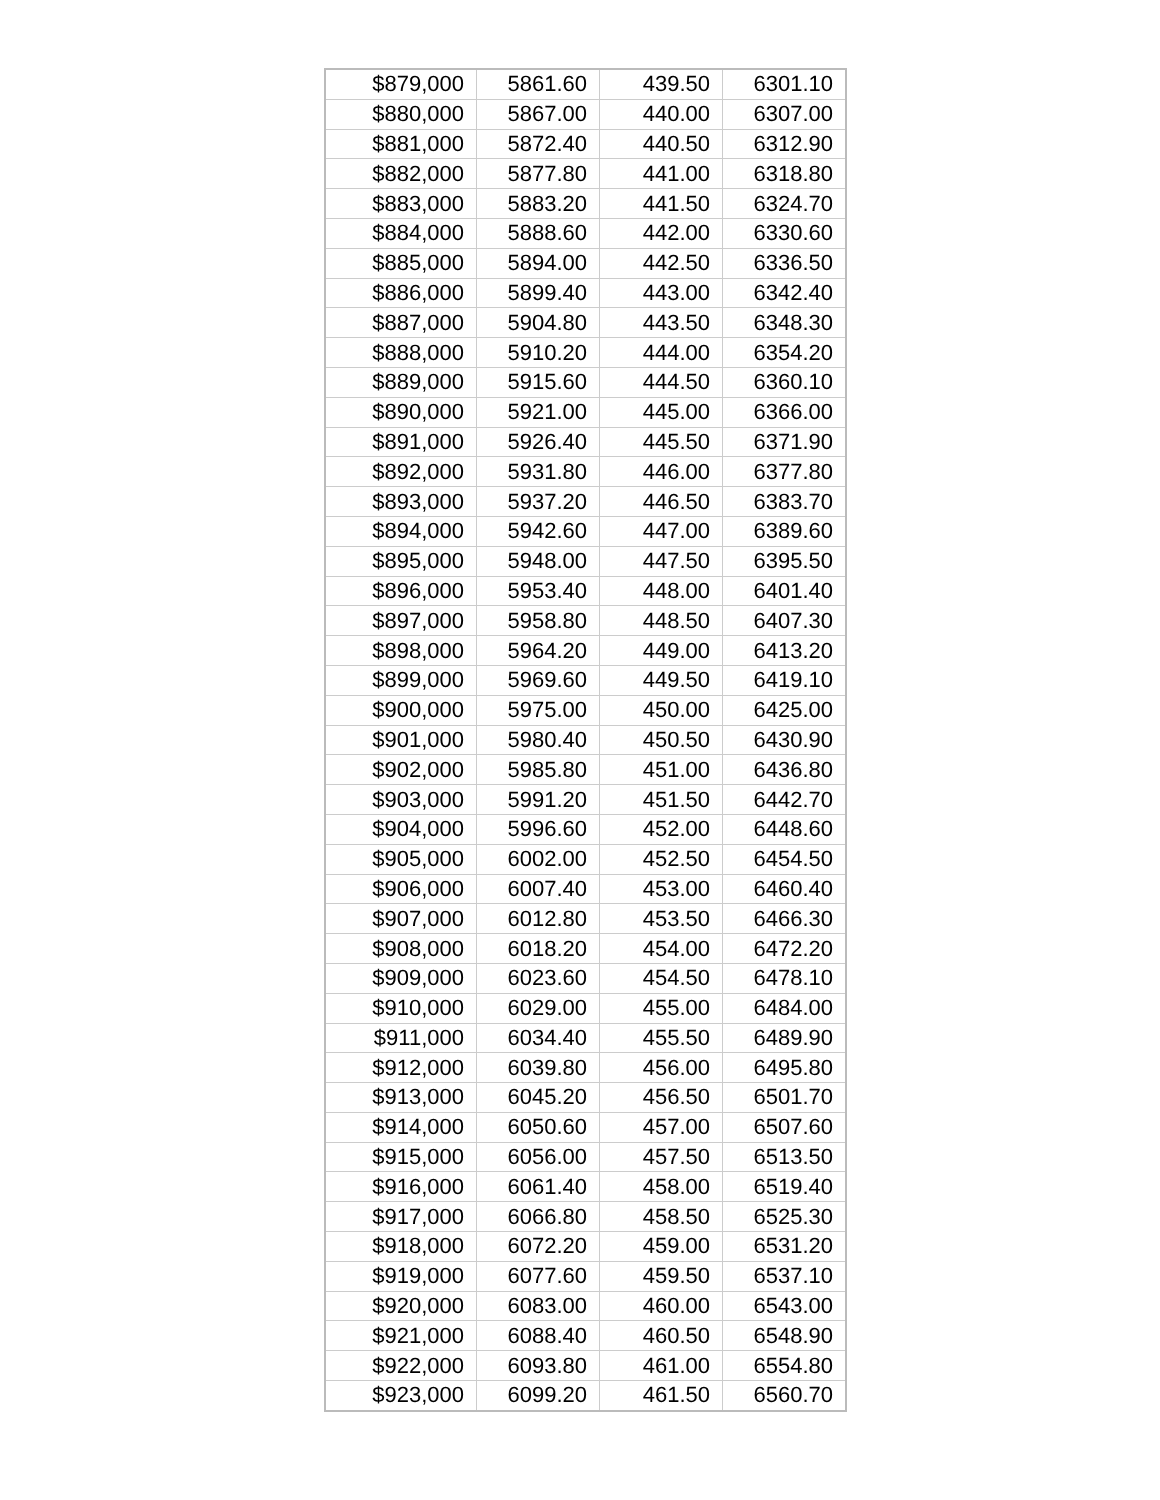| $879,000 | 5861.60 | 439.50 | 6301.10 |
| $880,000 | 5867.00 | 440.00 | 6307.00 |
| $881,000 | 5872.40 | 440.50 | 6312.90 |
| $882,000 | 5877.80 | 441.00 | 6318.80 |
| $883,000 | 5883.20 | 441.50 | 6324.70 |
| $884,000 | 5888.60 | 442.00 | 6330.60 |
| $885,000 | 5894.00 | 442.50 | 6336.50 |
| $886,000 | 5899.40 | 443.00 | 6342.40 |
| $887,000 | 5904.80 | 443.50 | 6348.30 |
| $888,000 | 5910.20 | 444.00 | 6354.20 |
| $889,000 | 5915.60 | 444.50 | 6360.10 |
| $890,000 | 5921.00 | 445.00 | 6366.00 |
| $891,000 | 5926.40 | 445.50 | 6371.90 |
| $892,000 | 5931.80 | 446.00 | 6377.80 |
| $893,000 | 5937.20 | 446.50 | 6383.70 |
| $894,000 | 5942.60 | 447.00 | 6389.60 |
| $895,000 | 5948.00 | 447.50 | 6395.50 |
| $896,000 | 5953.40 | 448.00 | 6401.40 |
| $897,000 | 5958.80 | 448.50 | 6407.30 |
| $898,000 | 5964.20 | 449.00 | 6413.20 |
| $899,000 | 5969.60 | 449.50 | 6419.10 |
| $900,000 | 5975.00 | 450.00 | 6425.00 |
| $901,000 | 5980.40 | 450.50 | 6430.90 |
| $902,000 | 5985.80 | 451.00 | 6436.80 |
| $903,000 | 5991.20 | 451.50 | 6442.70 |
| $904,000 | 5996.60 | 452.00 | 6448.60 |
| $905,000 | 6002.00 | 452.50 | 6454.50 |
| $906,000 | 6007.40 | 453.00 | 6460.40 |
| $907,000 | 6012.80 | 453.50 | 6466.30 |
| $908,000 | 6018.20 | 454.00 | 6472.20 |
| $909,000 | 6023.60 | 454.50 | 6478.10 |
| $910,000 | 6029.00 | 455.00 | 6484.00 |
| $911,000 | 6034.40 | 455.50 | 6489.90 |
| $912,000 | 6039.80 | 456.00 | 6495.80 |
| $913,000 | 6045.20 | 456.50 | 6501.70 |
| $914,000 | 6050.60 | 457.00 | 6507.60 |
| $915,000 | 6056.00 | 457.50 | 6513.50 |
| $916,000 | 6061.40 | 458.00 | 6519.40 |
| $917,000 | 6066.80 | 458.50 | 6525.30 |
| $918,000 | 6072.20 | 459.00 | 6531.20 |
| $919,000 | 6077.60 | 459.50 | 6537.10 |
| $920,000 | 6083.00 | 460.00 | 6543.00 |
| $921,000 | 6088.40 | 460.50 | 6548.90 |
| $922,000 | 6093.80 | 461.00 | 6554.80 |
| $923,000 | 6099.20 | 461.50 | 6560.70 |